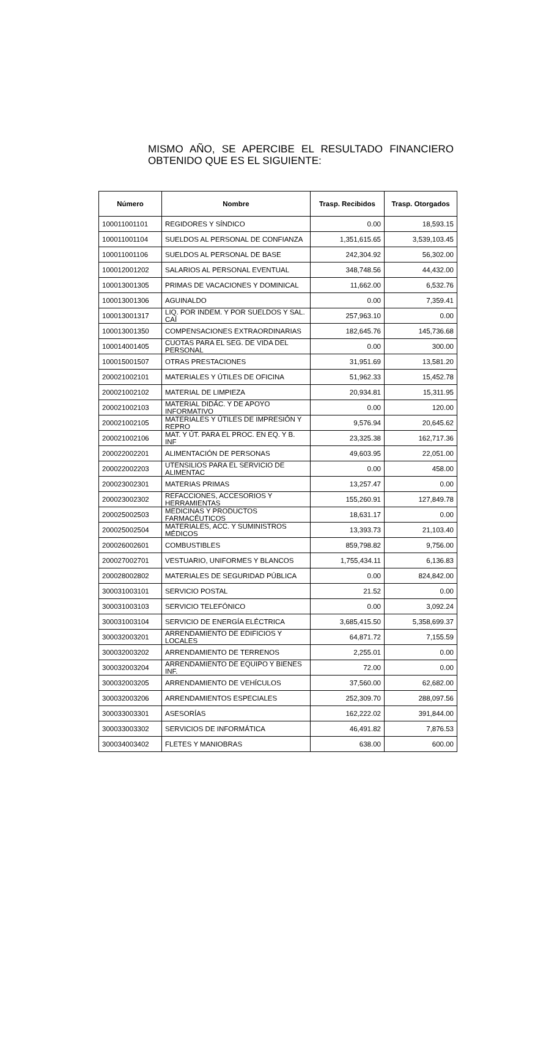MISMO AÑO, SE APERCIBE EL RESULTADO FINANCIERO OBTENIDO QUE ES EL SIGUIENTE:
| Número | Nombre | Trasp. Recibidos | Trasp. Otorgados |
| --- | --- | --- | --- |
| 100011001101 | REGIDORES Y SÍNDICO | 0.00 | 18,593.15 |
| 100011001104 | SUELDOS AL PERSONAL DE CONFIANZA | 1,351,615.65 | 3,539,103.45 |
| 100011001106 | SUELDOS AL PERSONAL DE BASE | 242,304.92 | 56,302.00 |
| 100012001202 | SALARIOS AL PERSONAL EVENTUAL | 348,748.56 | 44,432.00 |
| 100013001305 | PRIMAS DE VACACIONES Y DOMINICAL | 11,662.00 | 6,532.76 |
| 100013001306 | AGUINALDO | 0.00 | 7,359.41 |
| 100013001317 | LIQ. POR INDEM. Y POR SUELDOS Y SAL. CAÍ | 257,963.10 | 0.00 |
| 100013001350 | COMPENSACIONES EXTRAORDINARIAS | 182,645.76 | 145,736.68 |
| 100014001405 | CUOTAS PARA EL SEG. DE VIDA DEL PERSONAL | 0.00 | 300.00 |
| 100015001507 | OTRAS PRESTACIONES | 31,951.69 | 13,581.20 |
| 200021002101 | MATERIALES Y ÚTILES DE OFICINA | 51,962.33 | 15,452.78 |
| 200021002102 | MATERIAL DE LIMPIEZA | 20,934.81 | 15,311.95 |
| 200021002103 | MATERIAL DIDÁC. Y DE APOYO INFORMATIVO | 0.00 | 120.00 |
| 200021002105 | MATERIALES Y ÚTILES DE IMPRESIÓN Y REPRO | 9,576.94 | 20,645.62 |
| 200021002106 | MAT. Y ÚT. PARA EL PROC. EN EQ. Y B. INF | 23,325.38 | 162,717.36 |
| 200022002201 | ALIMENTACIÓN DE PERSONAS | 49,603.95 | 22,051.00 |
| 200022002203 | UTENSILIOS PARA EL SERVICIO DE ALIMENTAC | 0.00 | 458.00 |
| 200023002301 | MATERIAS PRIMAS | 13,257.47 | 0.00 |
| 200023002302 | REFACCIONES, ACCESORIOS Y HERRAMIENTAS | 155,260.91 | 127,849.78 |
| 200025002503 | MEDICINAS Y PRODUCTOS FARMACÉUTICOS | 18,631.17 | 0.00 |
| 200025002504 | MATERIALES, ACC. Y SUMINISTROS MÉDICOS | 13,393.73 | 21,103.40 |
| 200026002601 | COMBUSTIBLES | 859,798.82 | 9,756.00 |
| 200027002701 | VESTUARIO, UNIFORMES Y BLANCOS | 1,755,434.11 | 6,136.83 |
| 200028002802 | MATERIALES DE SEGURIDAD PÚBLICA | 0.00 | 824,842.00 |
| 300031003101 | SERVICIO POSTAL | 21.52 | 0.00 |
| 300031003103 | SERVICIO TELEFÓNICO | 0.00 | 3,092.24 |
| 300031003104 | SERVICIO DE ENERGÍA ELÉCTRICA | 3,685,415.50 | 5,358,699.37 |
| 300032003201 | ARRENDAMIENTO DE EDIFICIOS Y LOCALES | 64,871.72 | 7,155.59 |
| 300032003202 | ARRENDAMIENTO DE TERRENOS | 2,255.01 | 0.00 |
| 300032003204 | ARRENDAMIENTO DE EQUIPO Y BIENES INF. | 72.00 | 0.00 |
| 300032003205 | ARRENDAMIENTO DE VEHÍCULOS | 37,560.00 | 62,682.00 |
| 300032003206 | ARRENDAMIENTOS ESPECIALES | 252,309.70 | 288,097.56 |
| 300033003301 | ASESORÍAS | 162,222.02 | 391,844.00 |
| 300033003302 | SERVICIOS DE INFORMÁTICA | 46,491.82 | 7,876.53 |
| 300034003402 | FLETES Y MANIOBRAS | 638.00 | 600.00 |